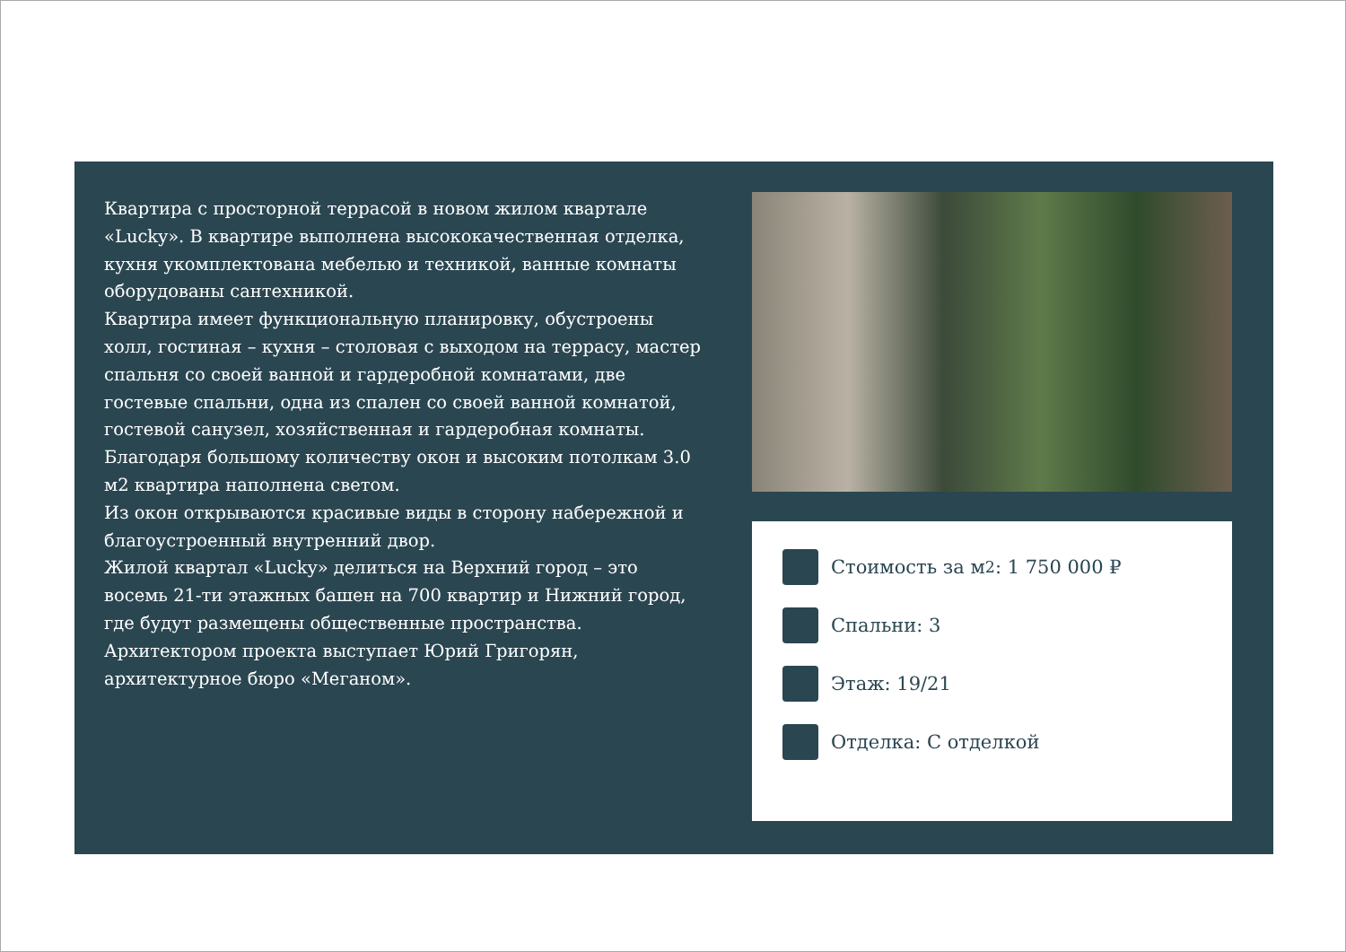Квартира с просторной террасой в новом жилом квартале «Lucky». В квартире выполнена высококачественная отделка, кухня укомплектована мебелью и техникой, ванные комнаты оборудованы сантехникой.
Квартира имеет функциональную планировку, обустроены холл, гостиная – кухня – столовая с выходом на террасу, мастер спальня со своей ванной и гардеробной комнатами, две гостевые спальни, одна из спален со своей ванной комнатой, гостевой санузел, хозяйственная и гардеробная комнаты.
Благодаря большому количеству окон и высоким потолкам 3.0 м2 квартира наполнена светом.
Из окон открываются красивые виды в сторону набережной и благоустроенный внутренний двор.
Жилой квартал «Lucky» делиться на Верхний город – это восемь 21-ти этажных башен на 700 квартир и Нижний город, где будут размещены общественные пространства.
Архитектором проекта выступает Юрий Григорян, архитектурное бюро «Меганом».
Стоимость за м<sup>2</sup>: 1 750 000 ₽
Спальни: 3
Этаж: 19/21
Отделка: С отделкой